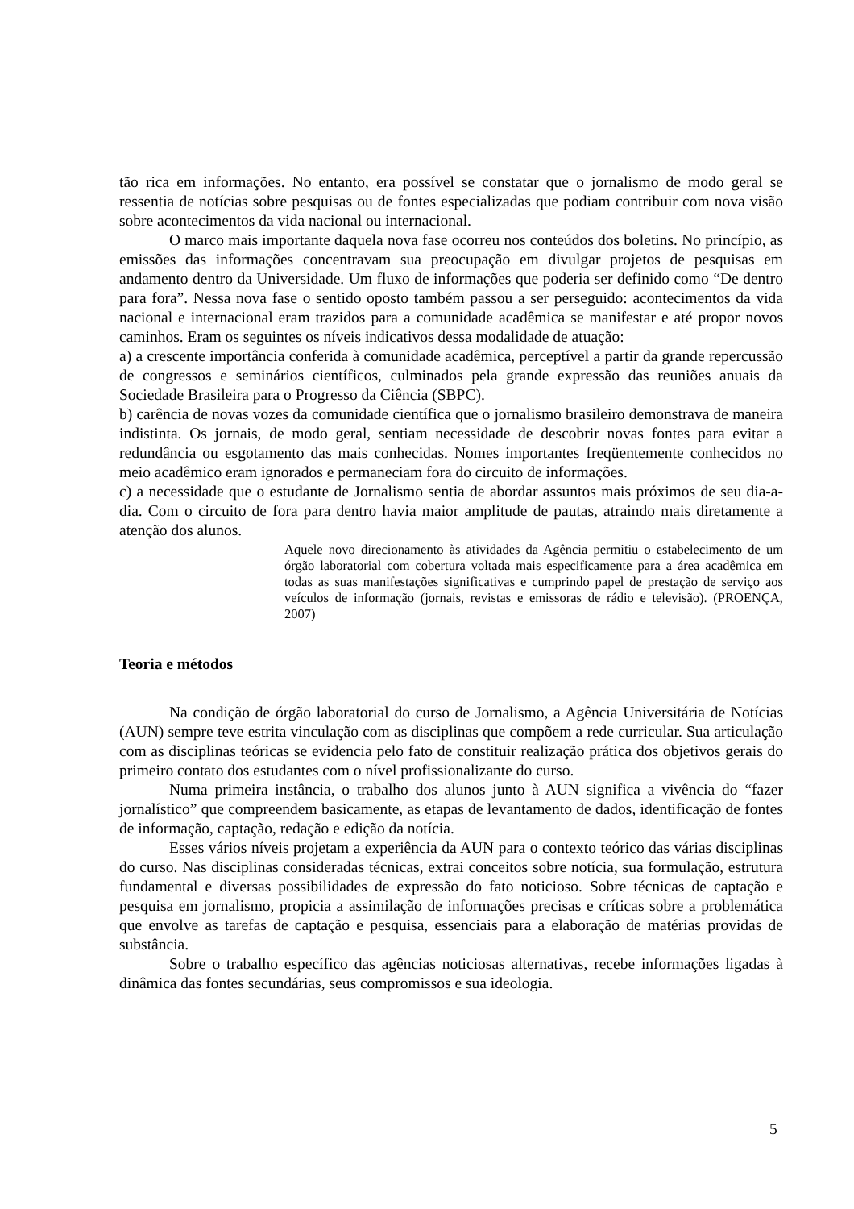tão rica em informações. No entanto, era possível se constatar que o jornalismo de modo geral se ressentia de notícias sobre pesquisas ou de fontes especializadas que podiam contribuir com nova visão sobre acontecimentos da vida nacional ou internacional.
O marco mais importante daquela nova fase ocorreu nos conteúdos dos boletins. No princípio, as emissões das informações concentravam sua preocupação em divulgar projetos de pesquisas em andamento dentro da Universidade. Um fluxo de informações que poderia ser definido como “De dentro para fora”. Nessa nova fase o sentido oposto também passou a ser perseguido: acontecimentos da vida nacional e internacional eram trazidos para a comunidade acadêmica se manifestar e até propor novos caminhos. Eram os seguintes os níveis indicativos dessa modalidade de atuação:
a) a crescente importância conferida à comunidade acadêmica, perceptível a partir da grande repercussão de congressos e seminários científicos, culminados pela grande expressão das reuniões anuais da Sociedade Brasileira para o Progresso da Ciência (SBPC).
b) carência de novas vozes da comunidade científica que o jornalismo brasileiro demonstrava de maneira indistinta. Os jornais, de modo geral, sentiam necessidade de descobrir novas fontes para evitar a redundância ou esgotamento das mais conhecidas. Nomes importantes freqüentemente conhecidos no meio acadêmico eram ignorados e permaneciam fora do circuito de informações.
c) a necessidade que o estudante de Jornalismo sentia de abordar assuntos mais próximos de seu dia-a-dia. Com o circuito de fora para dentro havia maior amplitude de pautas, atraindo mais diretamente a atenção dos alunos.
Aquele novo direcionamento às atividades da Agência permitiu o estabelecimento de um órgão laboratorial com cobertura voltada mais especificamente para a área acadêmica em todas as suas manifestações significativas e cumprindo papel de prestação de serviço aos veículos de informação (jornais, revistas e emissoras de rádio e televisão). (PROENÇA, 2007)
Teoria e métodos
Na condição de órgão laboratorial do curso de Jornalismo, a Agência Universitária de Notícias (AUN) sempre teve estrita vinculação com as disciplinas que compõem a rede curricular. Sua articulação com as disciplinas teóricas se evidencia pelo fato de constituir realização prática dos objetivos gerais do primeiro contato dos estudantes com o nível profissionalizante do curso.
Numa primeira instância, o trabalho dos alunos junto à AUN significa a vivência do “fazer jornalístico” que compreendem basicamente, as etapas de levantamento de dados, identificação de fontes de informação, captação, redação e edição da notícia.
Esses vários níveis projetam a experiência da AUN para o contexto teórico das várias disciplinas do curso. Nas disciplinas consideradas técnicas, extrai conceitos sobre notícia, sua formulação, estrutura fundamental e diversas possibilidades de expressão do fato noticioso. Sobre técnicas de captação e pesquisa em jornalismo, propicia a assimilação de informações precisas e críticas sobre a problemática que envolve as tarefas de captação e pesquisa, essenciais para a elaboração de matérias providas de substância.
Sobre o trabalho específico das agências noticiosas alternativas, recebe informações ligadas à dinâmica das fontes secundárias, seus compromissos e sua ideologia.
5